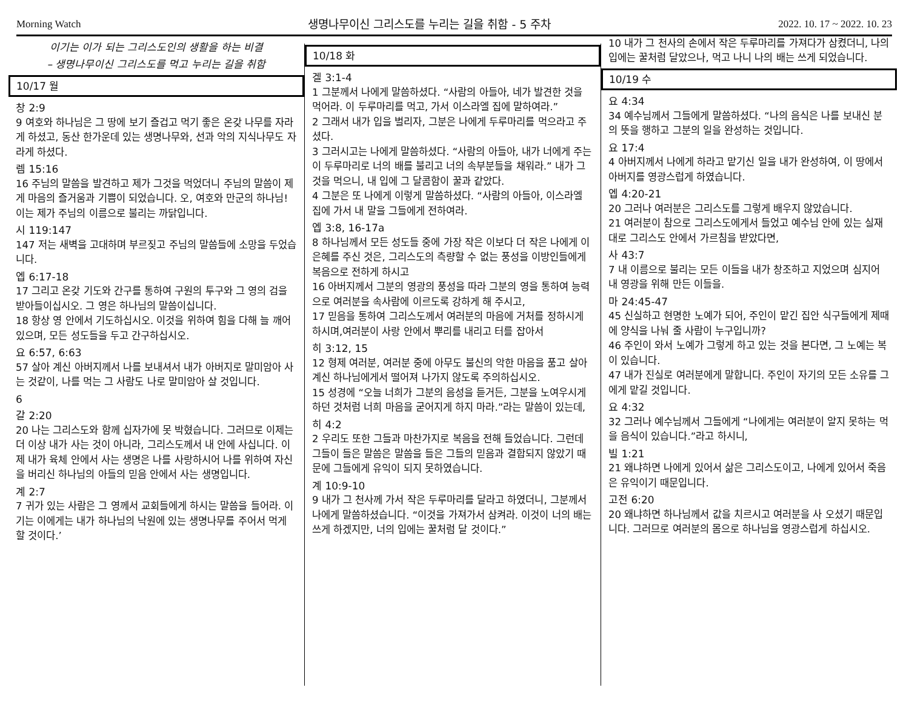Morning Watch 생명나무이신 그리스도를 누리는 길을 취함 - 5 주차 2022. 10. 17 ~ 2022. 10. 23
이기는 이가 되는 그리스도인의 생활을 하는 비결
– 생명나무이신 그리스도를 먹고 누리는 길을 취함
10/17 월
창 2:9
9 여호와 하나님은 그 땅에 보기 즐겁고 먹기 좋은 온갖 나무를 자라게 하셨고, 동산 한가운데 있는 생명나무와, 선과 악의 지식나무도 자라게 하셨다.
렘 15:16
16 주님의 말씀을 발견하고 제가 그것을 먹었더니 주님의 말씀이 제게 마음의 즐거움과 기쁨이 되었습니다. 오, 여호와 만군의 하나님! 이는 제가 주님의 이름으로 불리는 까닭입니다.
시 119:147
147 저는 새벽을 고대하며 부르짖고 주님의 말씀들에 소망을 두었습니다.
엡 6:17-18
17 그리고 온갖 기도와 간구를 통하여 구원의 투구와 그 영의 검을 받아들이십시오. 그 영은 하나님의 말씀이십니다.
18 항상 영 안에서 기도하십시오. 이것을 위하여 힘을 다해 늘 깨어 있으며, 모든 성도들을 두고 간구하십시오.
요 6:57, 6:63
57 살아 계신 아버지께서 나를 보내셔서 내가 아버지로 말미암아 사는 것같이, 나를 먹는 그 사람도 나로 말미암아 살 것입니다.
6
갈 2:20
20 나는 그리스도와 함께 십자가에 못 박혔습니다. 그러므로 이제는 더 이상 내가 사는 것이 아니라, 그리스도께서 내 안에 사십니다. 이제 내가 육체 안에서 사는 생명은 나를 사랑하시어 나를 위하여 자신을 버리신 하나님의 아들의 믿음 안에서 사는 생명입니다.
계 2:7
7 귀가 있는 사람은 그 영께서 교회들에게 하시는 말씀을 들어라. 이기는 이에게는 내가 하나님의 낙원에 있는 생명나무를 주어서 먹게 할 것이다.’
10/18 화
겔 3:1-4
1 그분께서 나에게 말씀하셨다. “사람의 아들아, 네가 발견한 것을 먹어라. 이 두루마리를 먹고, 가서 이스라엘 집에 말하여라.”
2 그래서 내가 입을 벌리자, 그분은 나에게 두루마리를 먹으라고 주셨다.
3 그러시고는 나에게 말씀하셨다. “사람의 아들아, 내가 너에게 주는 이 두루마리로 너의 배를 불리고 너의 속부분들을 채워라.” 내가 그것을 먹으니, 내 입에 그 달콤함이 꿀과 같았다.
4 그분은 또 나에게 이렇게 말씀하셨다. “사람의 아들아, 이스라엘 집에 가서 내 말을 그들에게 전하여라.
엡 3:8, 16-17a
8 하나님께서 모든 성도들 중에 가장 작은 이보다 더 작은 나에게 이 은혜를 주신 것은, 그리스도의 측량할 수 없는 풍성을 이방인들에게 복음으로 전하게 하시고
16 아버지께서 그분의 영광의 풍성을 따라 그분의 영을 통하여 능력으로 여러분을 속사람에 이르도록 강하게 해 주시고,
17 믿음을 통하여 그리스도께서 여러분의 마음에 거처를 정하시게 하시며,여러분이 사랑 안에서 뿌리를 내리고 터를 잡아서
히 3:12, 15
12 형제 여러분, 여러분 중에 아무도 불신의 악한 마음을 품고 살아 계신 하나님에게서 떨어져 나가지 않도록 주의하십시오.
15 성경에 “오늘 너희가 그분의 음성을 듣거든, 그분을 노여우시게 하던 것처럼 너희 마음을 굳어지게 하지 마라.”라는 말씀이 있는데,
히 4:2
2 우리도 또한 그들과 마찬가지로 복음을 전해 들었습니다. 그런데 그들이 들은 말씀은 말씀을 들은 그들의 믿음과 결합되지 않았기 때문에 그들에게 유익이 되지 못하였습니다.
계 10:9-10
9 내가 그 천사께 가서 작은 두루마리를 달라고 하였더니, 그분께서 나에게 말씀하셨습니다. “이것을 가져가서 삼켜라. 이것이 너의 배는 쓰게 하겠지만, 너의 입에는 꿀처럼 달 것이다.”
10 내가 그 천사의 손에서 작은 두루마리를 가져다가 삼켰더니, 나의 입에는 꿀처럼 달았으나, 먹고 나니 나의 배는 쓰게 되었습니다.
10/19 수
요 4:34
34 예수님께서 그들에게 말씀하셨다. “나의 음식은 나를 보내신 분의 뜻을 행하고 그분의 일을 완성하는 것입니다.
요 17:4
4 아버지께서 나에게 하라고 맡기신 일을 내가 완성하여, 이 땅에서 아버지를 영광스럽게 하였습니다.
엡 4:20-21
20 그러나 여러분은 그리스도를 그렇게 배우지 않았습니다.
21 여러분이 참으로 그리스도에게서 들었고 예수님 안에 있는 실재대로 그리스도 안에서 가르침을 받았다면,
사 43:7
7 내 이름으로 불리는 모든 이들을 내가 창조하고 지었으며 심지어 내 영광을 위해 만든 이들을.
마 24:45-47
45 신실하고 현명한 노예가 되어, 주인이 맡긴 집안 식구들에게 제때에 양식을 나눠 줄 사람이 누구입니까?
46 주인이 와서 노예가 그렇게 하고 있는 것을 본다면, 그 노예는 복이 있습니다.
47 내가 진실로 여러분에게 말합니다. 주인이 자기의 모든 소유를 그에게 맡길 것입니다.
요 4:32
32 그러나 예수님께서 그들에게 “나에게는 여러분이 알지 못하는 먹을 음식이 있습니다.”라고 하시니,
빌 1:21
21 왜냐하면 나에게 있어서 삶은 그리스도이고, 나에게 있어서 죽음은 유익이기 때문입니다.
고전 6:20
20 왜냐하면 하나님께서 값을 치르시고 여러분을 사 오셨기 때문입니다. 그러므로 여러분의 몸으로 하나님을 영광스럽게 하십시오.